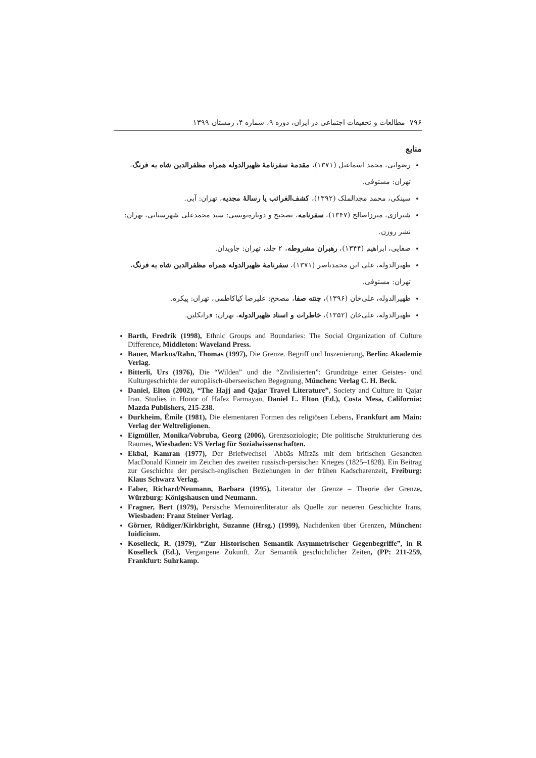۷۹۶ مطالعات و تحقیقات اجتماعی در ایران، دوره ۹، شماره ۴، زمستان ۱۳۹۹
منابع
رضوانی، محمد اسماعیل (۱۳۷۱)، مقدمهٔ سفرنامهٔ ظهیرالدوله همراه مظفرالدین شاه به فرنگ، تهران: مستوفی.
سینکی، محمد مجدالملک (۱۳۹۲)، کشف‌الغرائب یا رسالهٔ مجدیه، تهران: آبی.
شیرازی، میرزاصالح (۱۳۴۷)، سفرنامه، تصحیح و دوباره‌نویسی: سید محمدعلی شهرستانی، تهران: نشر روزن.
صفایی، ابراهیم (۱۳۴۴)، رهبران مشروطه، ۲ جلد، تهران: جاویدان.
ظهیرالدوله، علی ابن محمدناصر (۱۳۷۱)، سفرنامهٔ ظهیرالدوله همراه مظفرالدین شاه به فرنگ، تهران: مستوفی.
ظهیرالدوله، علی‌خان (۱۳۹۶)، چنته صفا، مصحح: علیرضا کیاکاظمی، تهران: پیکره.
ظهیرالدوله، علی‌خان (۱۳۵۲)، خاطرات و اسناد ظهیرالدوله، تهران: فرانکلین.
Barth, Fredrik (1998), Ethnic Groups and Boundaries: The Social Organization of Culture Difference, Middleton: Waveland Press.
Bauer, Markus/Rahn, Thomas (1997), Die Grenze. Begriff und Inszenierung, Berlin: Akademie Verlag.
Bitterli, Urs (1976), Die “Wilden” und die “Zivilisierten”: Grundzüge einer Geistes- und Kulturgeschichte der europäisch-überseeischen Begegnung, München: Verlag C. H. Beck.
Daniel, Elton (2002), “The Hajj and Qajar Travel Literature”, Society and Culture in Qajar Iran. Studies in Honor of Hafez Farmayan, Daniel L. Elton (Ed.), Costa Mesa, California: Mazda Publishers, 215-238.
Durkheim, Émile (1981), Die elementaren Formen des religiösen Lebens, Frankfurt am Main: Verlag der Weltreligionen.
Eigmüller, Monika/Vobruba, Georg (2006), Grenzsoziologie; Die politische Strukturierung des Raumes, Wiesbaden: VS Verlag für Sozialwissenschaften.
Ekbal, Kamran (1977), Der Briefwechsel ʿAbbās Mīrzās mit dem britischen Gesandten MacDonald Kinneir im Zeichen des zweiten russisch-persischen Krieges (1825–1828). Ein Beitrag zur Geschichte der persisch-englischen Beziehungen in der frühen Kadscharenzeit, Freiburg: Klaus Schwarz Verlag.
Faber, Richard/Neumann, Barbara (1995), Literatur der Grenze – Theorie der Grenze, Würzburg: Königshausen und Neumann.
Fragner, Bert (1979), Persische Memoirenliteratur als Quelle zur neueren Geschichte Irans, Wiesbaden: Franz Steiner Verlag.
Görner, Rüdiger/Kirkbright, Suzanne (Hrsg.) (1999), Nachdenken über Grenzen, München: Iuidicium.
Koselleck, R. (1979), “Zur Historischen Semantik Asymmetrischer Gegenbegriffe”, in R Koselleck (Ed.), Vergangene Zukunft. Zur Semantik geschichtlicher Zeiten, (PP: 211-259, Frankfurt: Suhrkamp.